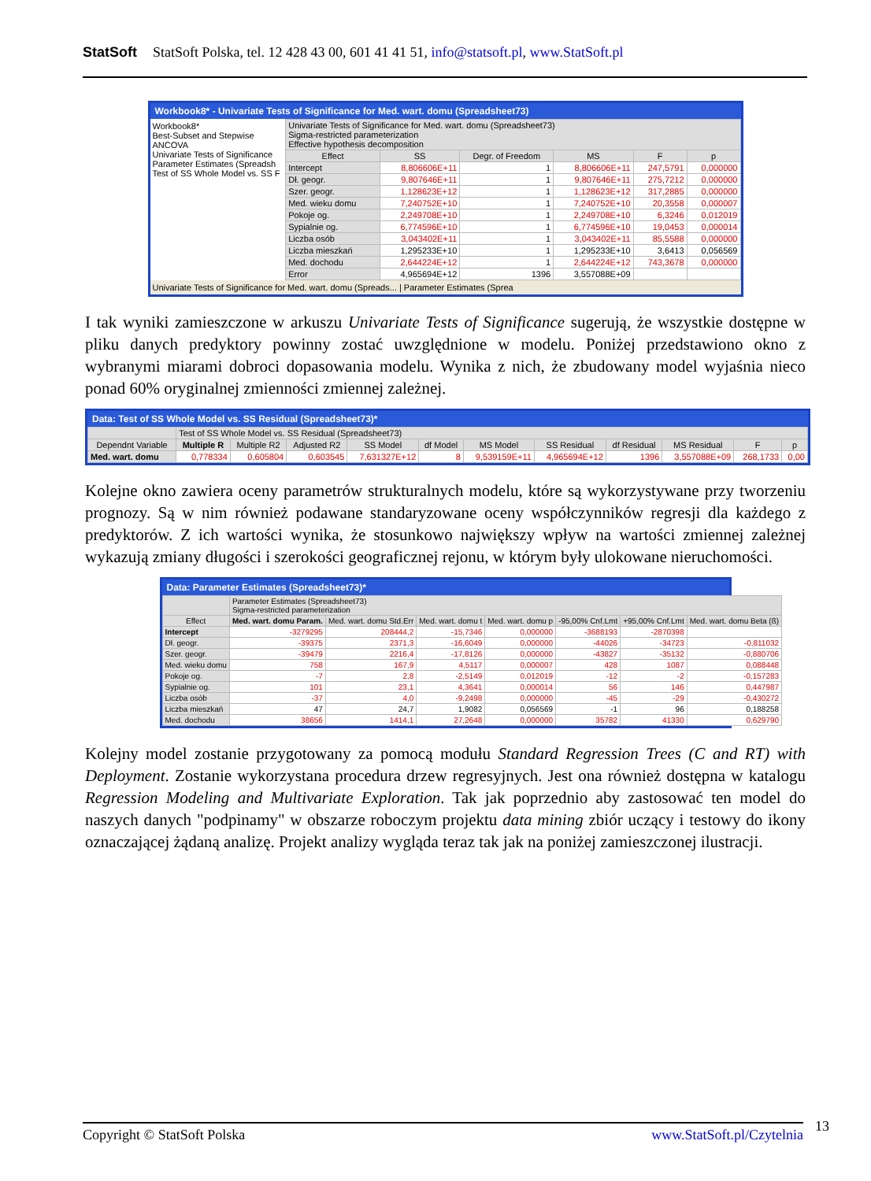StatSoft StatSoft Polska, tel. 12 428 43 00, 601 41 41 51, info@statsoft.pl, www.StatSoft.pl
Workbook8* - Univariate Tests of Significance for Med. wart. domu (Spreadsheet73)
Workbook8*
Best-Subset and Stepwise ANCOVA
Univariate Tests of Significance
Parameter Estimates (Spreadsh
Test of SS Whole Model vs. SS F
| Univariate Tests of Significance for Med. wart. domu (Spreadsheet73) Sigma-restricted parameterization Effective hypothesis decomposition | | | | | |
| --- | --- | --- | --- | --- | --- |
| Effect | SS | Degr. of Freedom | MS | F | p |
| Intercept | 8,806606E+11 | 1 | 8,806606E+11 | 247,5791 | 0,000000 |
| Dł. geogr. | 9,807646E+11 | 1 | 9,807646E+11 | 275,7212 | 0,000000 |
| Szer. geogr. | 1,128623E+12 | 1 | 1,128623E+12 | 317,2885 | 0,000000 |
| Med. wieku domu | 7,240752E+10 | 1 | 7,240752E+10 | 20,3558 | 0,000007 |
| Pokoje og. | 2,249708E+10 | 1 | 2,249708E+10 | 6,3246 | 0,012019 |
| Sypialnie og. | 6,774596E+10 | 1 | 6,774596E+10 | 19,0453 | 0,000014 |
| Liczba osób | 3,043402E+11 | 1 | 3,043402E+11 | 85,5588 | 0,000000 |
| Liczba mieszkań | 1,295233E+10 | 1 | 1,295233E+10 | 3,6413 | 0,056569 |
| Med. dochodu | 2,644224E+12 | 1 | 2,644224E+12 | 743,3678 | 0,000000 |
| Error | 4,965694E+12 | 1396 | 3,557088E+09 | | |
Univariate Tests of Significance for Med. wart. domu (Spreads... | Parameter Estimates (Sprea
I tak wyniki zamieszczone w arkuszu Univariate Tests of Significance sugerują, że wszystkie dostępne w pliku danych predyktory powinny zostać uwzględnione w modelu. Poniżej przedstawiono okno z wybranymi miarami dobroci dopasowania modelu. Wynika z nich, że zbudowany model wyjaśnia nieco ponad 60% oryginalnej zmienności zmiennej zależnej.
Data: Test of SS Whole Model vs. SS Residual (Spreadsheet73)*
| | Test of SS Whole Model vs. SS Residual (Spreadsheet73) | | | | | | | | | | |
| --- | --- | --- | --- | --- | --- | --- | --- | --- | --- | --- | --- |
| Dependnt Variable | Multiple R | Multiple R2 | Adjusted R2 | SS Model | df Model | MS Model | SS Residual | df Residual | MS Residual | F | p |
| Med. wart. domu | 0,778334 | 0,605804 | 0,603545 | 7,631327E+12 | 8 | 9,539159E+11 | 4,965694E+12 | 1396 | 3,557088E+09 | 268,1733 | 0,00 |
Kolejne okno zawiera oceny parametrów strukturalnych modelu, które są wykorzystywane przy tworzeniu prognozy. Są w nim również podawane standaryzowane oceny współczynników regresji dla każdego z predyktorów. Z ich wartości wynika, że stosunkowo największy wpływ na wartości zmiennej zależnej wykazują zmiany długości i szerokości geograficznej rejonu, w którym były ulokowane nieruchomości.
Data: Parameter Estimates (Spreadsheet73)*
| | Parameter Estimates (Spreadsheet73) Sigma-restricted parameterization | | | | | | |
| --- | --- | --- | --- | --- | --- | --- | --- |
| Effect | Med. wart. domu Param. | Med. wart. domu Std.Err | Med. wart. domu t | Med. wart. domu p | -95,00% Cnf.Lmt | +95,00% Cnf.Lmt | Med. wart. domu Beta (ß) |
| Intercept | -3279295 | 208444,2 | -15,7346 | 0,000000 | -3688193 | -2870398 | |
| Dł. geogr. | -39375 | 2371,3 | -16,6049 | 0,000000 | -44026 | -34723 | -0,811032 |
| Szer. geogr. | -39479 | 2216,4 | -17,8126 | 0,000000 | -43827 | -35132 | -0,880706 |
| Med. wieku domu | 758 | 167,9 | 4,5117 | 0,000007 | 428 | 1087 | 0,088448 |
| Pokoje og. | -7 | 2,8 | -2,5149 | 0,012019 | -12 | -2 | -0,157283 |
| Sypialnie og. | 101 | 23,1 | 4,3641 | 0,000014 | 56 | 146 | 0,447987 |
| Liczba osób | -37 | 4,0 | -9,2498 | 0,000000 | -45 | -29 | -0,430272 |
| Liczba mieszkań | 47 | 24,7 | 1,9082 | 0,056569 | -1 | 96 | 0,188258 |
| Med. dochodu | 38656 | 1414,1 | 27,2648 | 0,000000 | 35782 | 41330 | 0,629790 |
Kolejny model zostanie przygotowany za pomocą modułu Standard Regression Trees (C and RT) with Deployment. Zostanie wykorzystana procedura drzew regresyjnych. Jest ona również dostępna w katalogu Regression Modeling and Multivariate Exploration. Tak jak poprzednio aby zastosować ten model do naszych danych "podpinamy" w obszarze roboczym projektu data mining zbiór uczący i testowy do ikony oznaczającej żądaną analizę. Projekt analizy wygląda teraz tak jak na poniżej zamieszczonej ilustracji.
Copyright © StatSoft Polska www.StatSoft.pl/Czytelnia 13